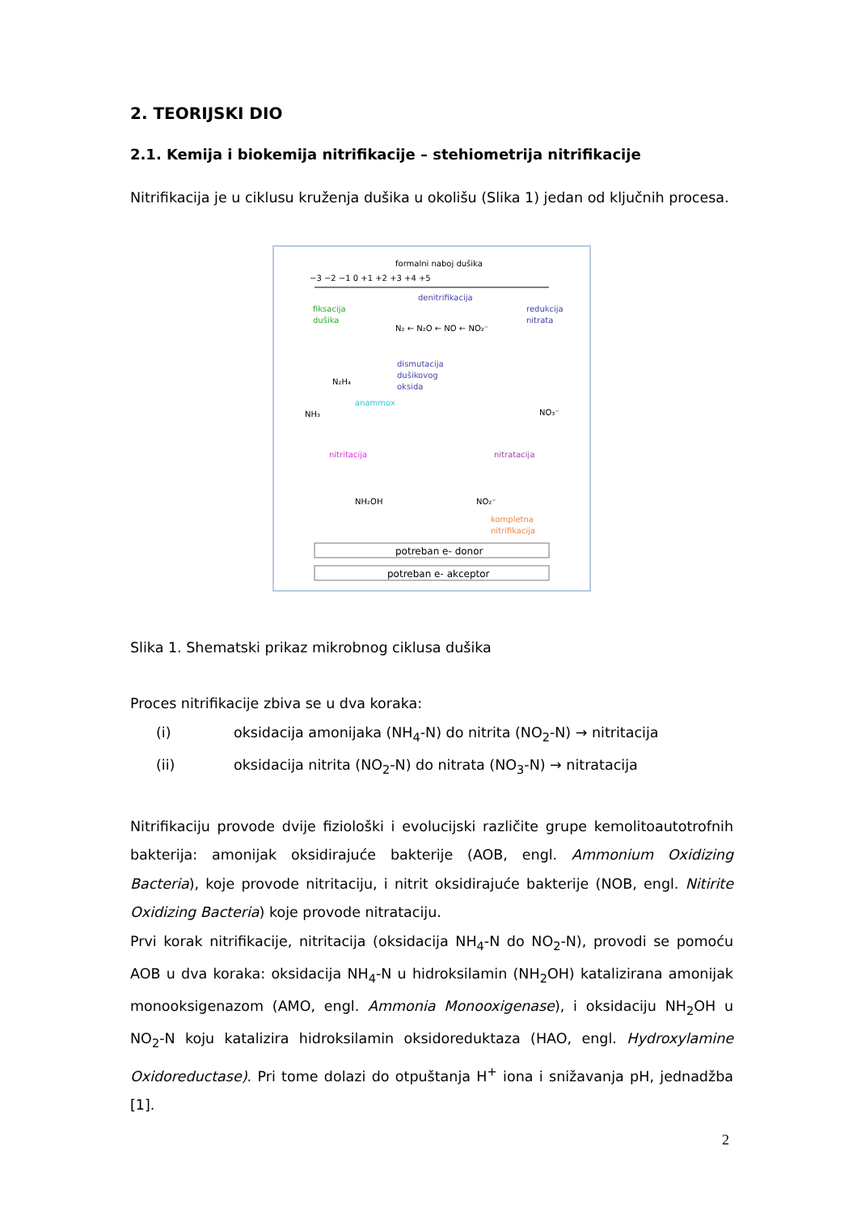2. TEORIJSKI DIO
2.1. Kemija i biokemija nitrifikacije – stehiometrija nitrifikacije
Nitrifikacija je u ciklusu kruženja dušika u okolišu (Slika 1) jedan od ključnih procesa.
formalni naboj dušika
−3 −2 −1 0 +1 +2 +3 +4 +5
denitrifikacija
fiksacija
dušika
redukcija
nitrata
N₂ ← N₂O ← NO ← NO₂⁻
N₂H₄
dismutacija
dušikovog
oksida
anammox
NH₃
NO₃⁻
nitritacija
nitratacija
NH₂OH
NO₂⁻
kompletna
nitrifikacija
potreban e- donor
potreban e- akceptor
Slika 1. Shematski prikaz mikrobnog ciklusa dušika
Proces nitrifikacije zbiva se u dva koraka:
(i) oksidacija amonijaka (NH<sub>4</sub>-N) do nitrita (NO<sub>2</sub>-N) → nitritacija
(ii) oksidacija nitrita (NO<sub>2</sub>-N) do nitrata (NO<sub>3</sub>-N) → nitratacija
Nitrifikaciju provode dvije fiziološki i evolucijski različite grupe kemolitoautotrofnih bakterija: amonijak oksidirajuće bakterije (AOB, engl. Ammonium Oxidizing Bacteria), koje provode nitritaciju, i nitrit oksidirajuće bakterije (NOB, engl. Nitirite Oxidizing Bacteria) koje provode nitrataciju.
Prvi korak nitrifikacije, nitritacija (oksidacija NH<sub>4</sub>-N do NO<sub>2</sub>-N), provodi se pomoću AOB u dva koraka: oksidacija NH<sub>4</sub>-N u hidroksilamin (NH<sub>2</sub>OH) katalizirana amonijak monooksigenazom (AMO, engl. Ammonia Monooxigenase), i oksidaciju NH<sub>2</sub>OH u NO<sub>2</sub>-N koju katalizira hidroksilamin oksidoreduktaza (HAO, engl. Hydroxylamine Oxidoreductase). Pri tome dolazi do otpuštanja H<sup>+</sup> iona i snižavanja pH, jednadžba [1].
2